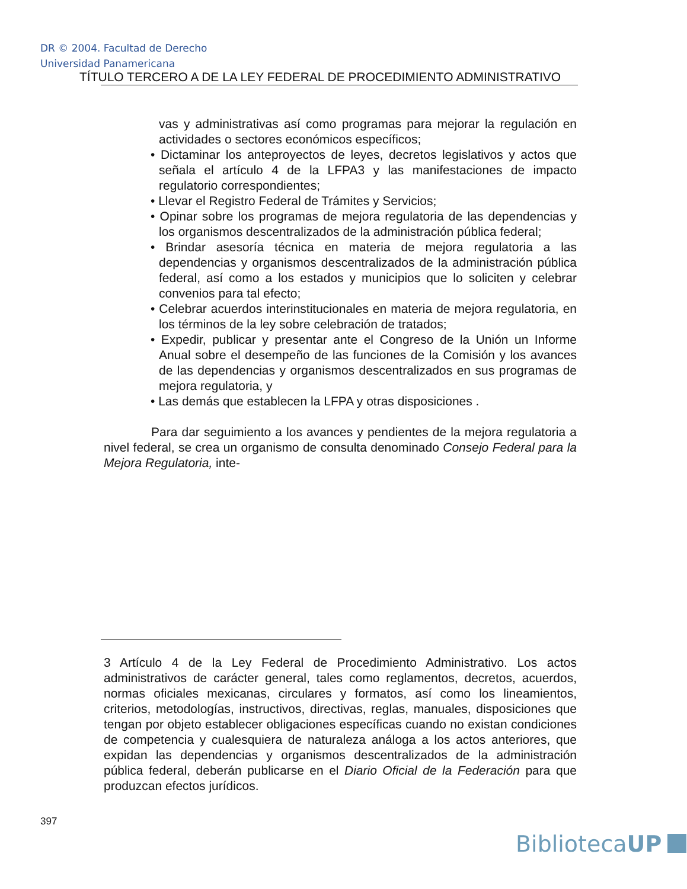DR © 2004. Facultad de Derecho
Universidad Panamericana
TÍTULO TERCERO A DE LA LEY FEDERAL DE PROCEDIMIENTO ADMINISTRATIVO
vas y administrativas así como programas para mejorar la regulación en actividades o sectores económicos específicos;
• Dictaminar los anteproyectos de leyes, decretos legislativos y actos que señala el artículo 4 de la LFPA3 y las manifestaciones de impacto regulatorio correspondientes;
• Llevar el Registro Federal de Trámites y Servicios;
• Opinar sobre los programas de mejora regulatoria de las dependencias y los organismos descentralizados de la administración pública federal;
• Brindar asesoría técnica en materia de mejora regulatoria a las dependencias y organismos descentralizados de la administración pública federal, así como a los estados y municipios que lo soliciten y celebrar convenios para tal efecto;
• Celebrar acuerdos interinstitucionales en materia de mejora regulatoria, en los términos de la ley sobre celebración de tratados;
• Expedir, publicar y presentar ante el Congreso de la Unión un Informe Anual sobre el desempeño de las funciones de la Comisión y los avances de las dependencias y organismos descentralizados en sus programas de mejora regulatoria, y
• Las demás que establecen la LFPA y otras disposiciones .
Para dar seguimiento a los avances y pendientes de la mejora regulatoria a nivel federal, se crea un organismo de consulta denominado Consejo Federal para la Mejora Regulatoria, inte-
3 Artículo 4 de la Ley Federal de Procedimiento Administrativo. Los actos administrativos de carácter general, tales como reglamentos, decretos, acuerdos, normas oficiales mexicanas, circulares y formatos, así como los lineamientos, criterios, metodologías, instructivos, directivas, reglas, manuales, disposiciones que tengan por objeto establecer obligaciones específicas cuando no existan condiciones de competencia y cualesquiera de naturaleza análoga a los actos anteriores, que expidan las dependencias y organismos descentralizados de la administración pública federal, deberán publicarse en el Diario Oficial de la Federación para que produzcan efectos jurídicos.
397
BibliotecaUP